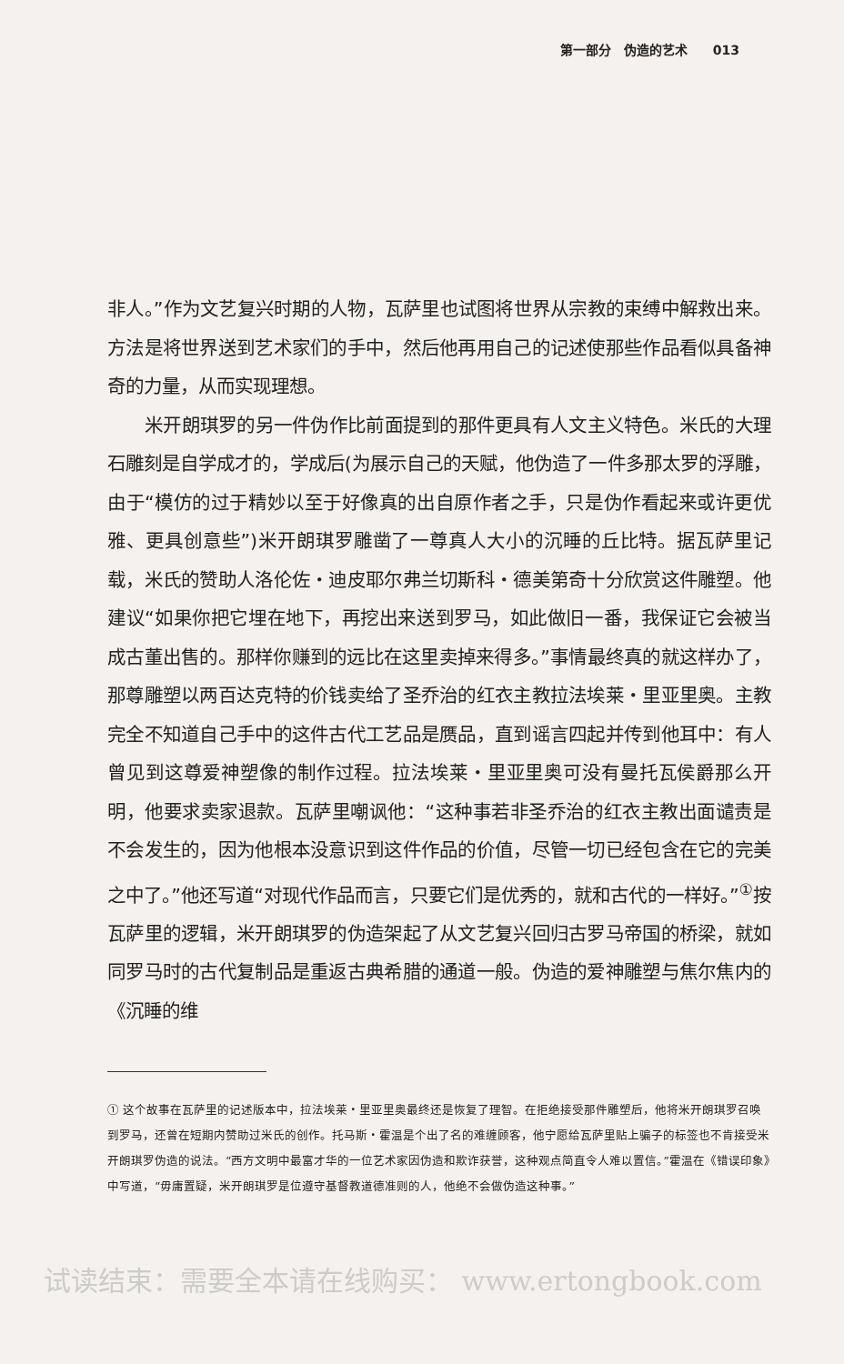第一部分　伪造的艺术　　013
非人。”作为文艺复兴时期的人物，瓦萨里也试图将世界从宗教的束缚中解救出来。方法是将世界送到艺术家们的手中，然后他再用自己的记述使那些作品看似具备神奇的力量，从而实现理想。
米开朗琪罗的另一件伪作比前面提到的那件更具有人文主义特色。米氏的大理石雕刻是自学成才的，学成后(为展示自己的天赋，他伪造了一件多那太罗的浮雕，由于“模仿的过于精妙以至于好像真的出自原作者之手，只是伪作看起来或许更优雅、更具创意些”)米开朗琪罗雕凿了一尊真人大小的沉睡的丘比特。据瓦萨里记载，米氏的赞助人洛伦佐・迪皮耶尔弗兰切斯科・德美第奇十分欣赏这件雕塑。他建议“如果你把它埋在地下，再挖出来送到罗马，如此做旧一番，我保证它会被当成古董出售的。那样你赚到的远比在这里卖掉来得多。”事情最终真的就这样办了，那尊雕塑以两百达克特的价钱卖给了圣乔治的红衣主教拉法埃莱・里亚里奥。主教完全不知道自己手中的这件古代工艺品是赝品，直到谣言四起并传到他耳中：有人曾见到这尊爱神塑像的制作过程。拉法埃莱・里亚里奥可没有曼托瓦侯爵那么开明，他要求卖家退款。瓦萨里嘲讽他：“这种事若非圣乔治的红衣主教出面谴责是不会发生的，因为他根本没意识到这件作品的价值，尽管一切已经包含在它的完美之中了。”他还写道“对现代作品而言，只要它们是优秀的，就和古代的一样好。”<sup>①</sup>按瓦萨里的逻辑，米开朗琪罗的伪造架起了从文艺复兴回归古罗马帝国的桥梁，就如同罗马时的古代复制品是重返古典希腊的通道一般。伪造的爱神雕塑与焦尔焦内的《沉睡的维
① 这个故事在瓦萨里的记述版本中，拉法埃莱・里亚里奥最终还是恢复了理智。在拒绝接受那件雕塑后，他将米开朗琪罗召唤到罗马，还曾在短期内赞助过米氏的创作。托马斯・霍温是个出了名的难缠顾客，他宁愿给瓦萨里贴上骗子的标签也不肯接受米开朗琪罗伪造的说法。“西方文明中最富才华的一位艺术家因伪造和欺诈获誉，这种观点简直令人难以置信。”霍温在《错误印象》中写道，“毋庸置疑，米开朗琪罗是位遵守基督教道德准则的人，他绝不会做伪造这种事。”
试读结束：需要全本请在线购买： www.ertongbook.com